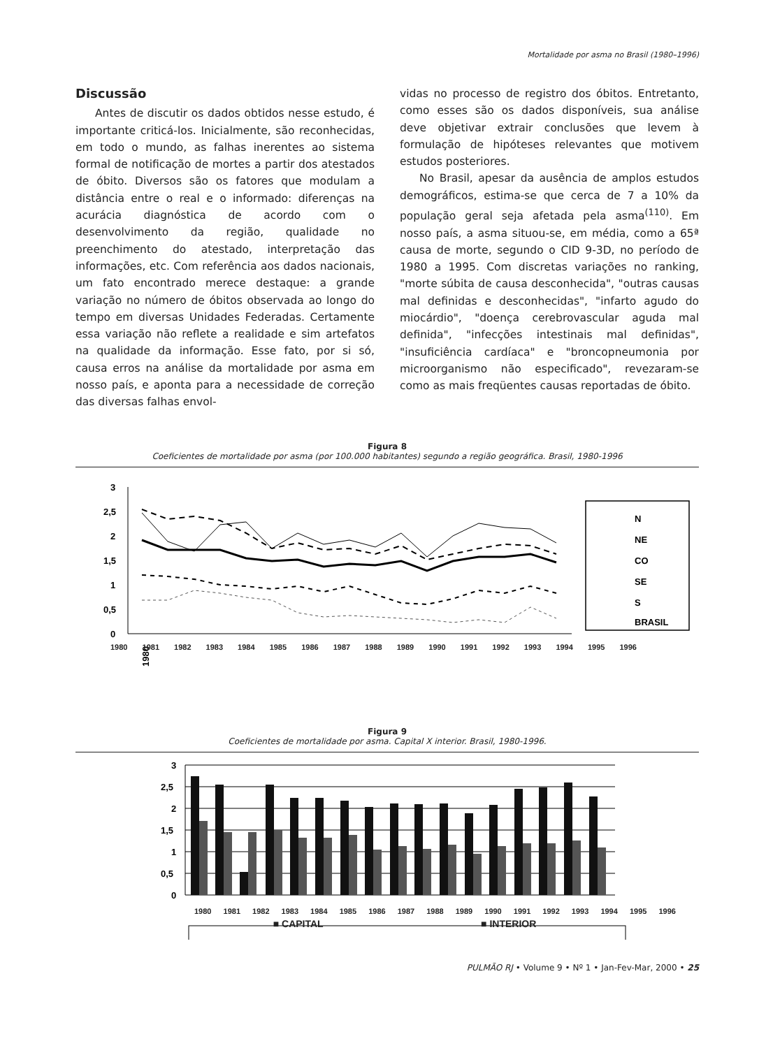Mortalidade por asma no Brasil (1980–1996)
Discussão
Antes de discutir os dados obtidos nesse estudo, é importante criticá-los. Inicialmente, são reconhecidas, em todo o mundo, as falhas inerentes ao sistema formal de notificação de mortes a partir dos atestados de óbito. Diversos são os fatores que modulam a distância entre o real e o informado: diferenças na acurácia diagnóstica de acordo com o desenvolvimento da região, qualidade no preenchimento do atestado, interpretação das informações, etc. Com referência aos dados nacionais, um fato encontrado merece destaque: a grande variação no número de óbitos observada ao longo do tempo em diversas Unidades Federadas. Certamente essa variação não reflete a realidade e sim artefatos na qualidade da informação. Esse fato, por si só, causa erros na análise da mortalidade por asma em nosso país, e aponta para a necessidade de correção das diversas falhas envol-
vidas no processo de registro dos óbitos. Entretanto, como esses são os dados disponíveis, sua análise deve objetivar extrair conclusões que levem à formulação de hipóteses relevantes que motivem estudos posteriores.
No Brasil, apesar da ausência de amplos estudos demográficos, estima-se que cerca de 7 a 10% da população geral seja afetada pela asma<sup>(110)</sup>. Em nosso país, a asma situou-se, em média, como a 65ª causa de morte, segundo o CID 9-3D, no período de 1980 a 1995. Com discretas variações no ranking, "morte súbita de causa desconhecida", "outras causas mal definidas e desconhecidas", "infarto agudo do miocárdio", "doença cerebrovascular aguda mal definida", "infecções intestinais mal definidas", "insuficiência cardíaca" e "broncopneumonia por microorganismo não especificado", revezaram-se como as mais freqüentes causas reportadas de óbito.
Figura 8
Coeficientes de mortalidade por asma (por 100.000 habitantes) segundo a região geográfica. Brasil, 1980-1996
3
2,5
2
1,5
1
0,5
0
1980
N
NE
CO
SE
S
BRASIL
1980 1981 1982 1983 1984 1985 1986 1987 1988 1989 1990 1991 1992 1993 1994 1995 1996
Figura 9
Coeficientes de mortalidade por asma. Capital X interior. Brasil, 1980-1996.
3
2,5
2
1,5
1
0,5
0
1980 1981 1982 1983 1984 1985 1986 1987 1988 1989 1990 1991 1992 1993 1994 1995 1996
■ CAPITAL ■ INTERIOR
PULMÃO RJ • Volume 9 • Nº 1 • Jan-Fev-Mar, 2000 • 25